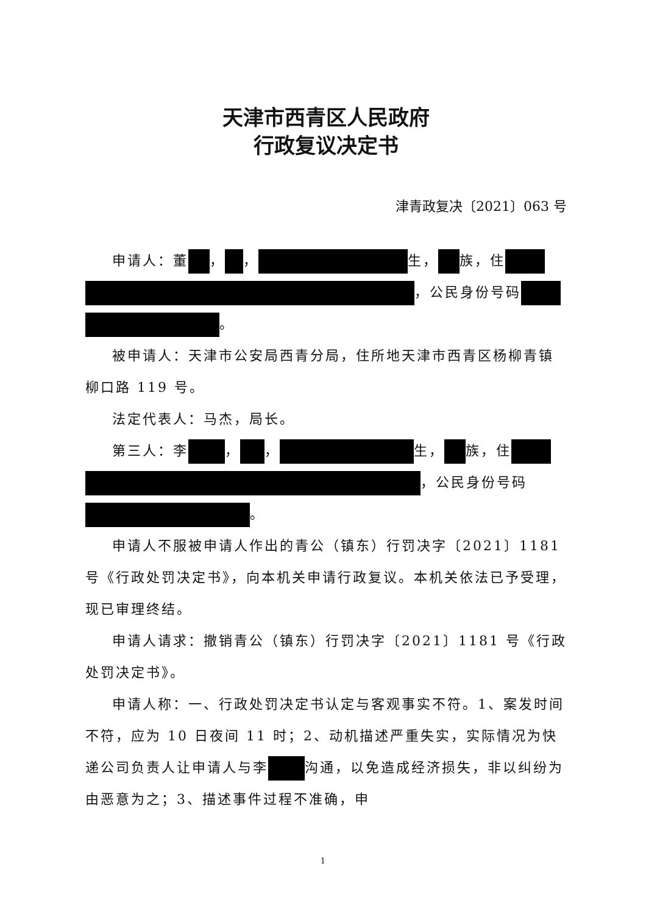天津市西青区人民政府
行政复议决定书
津青政复决〔2021〕063 号
申请人：董 ， ， 生， 族，住 ，公民身份号码 。
被申请人：天津市公安局西青分局，住所地天津市西青区杨柳青镇柳口路 119 号。
法定代表人：马杰，局长。
第三人：李 ， ， 生， 族，住 ，公民身份号码 。
申请人不服被申请人作出的青公（镇东）行罚决字〔2021〕1181 号《行政处罚决定书》，向本机关申请行政复议。本机关依法已予受理，现已审理终结。
申请人请求：撤销青公（镇东）行罚决字〔2021〕1181 号《行政处罚决定书》。
申请人称：一、行政处罚决定书认定与客观事实不符。1、案发时间不符，应为 10 日夜间 11 时；2、动机描述严重失实，实际情况为快递公司负责人让申请人与李 沟通，以免造成经济损失，非以纠纷为由恶意为之；3、描述事件过程不准确，申
1